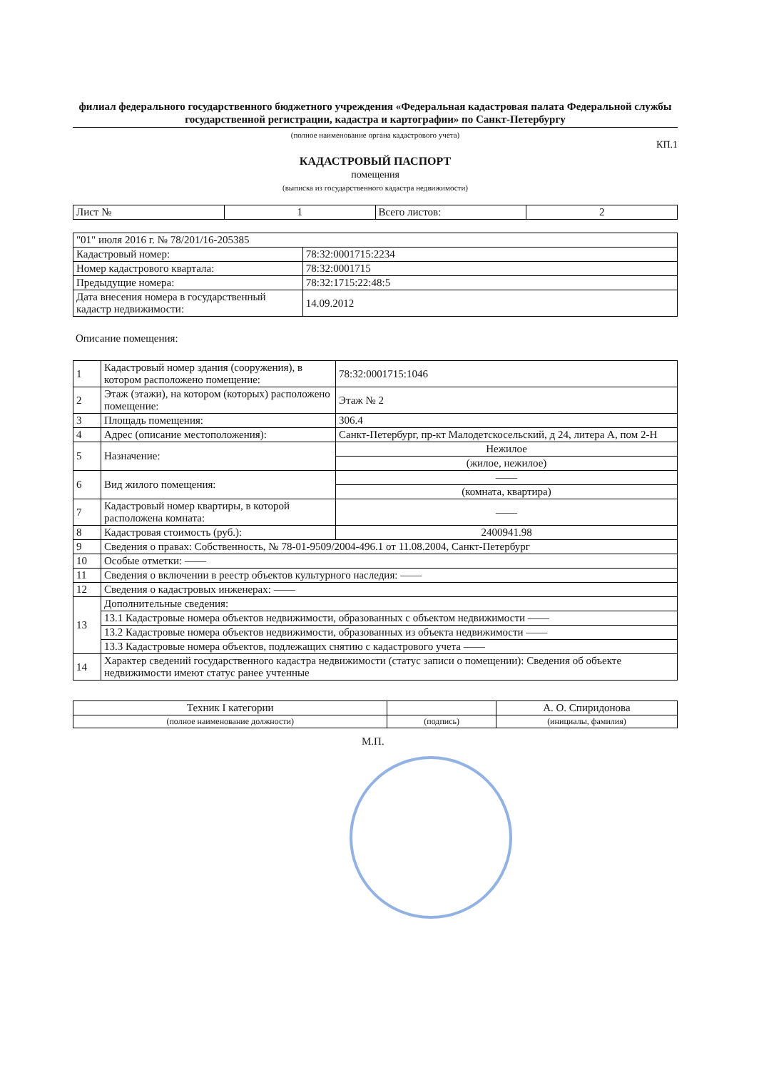филиал федерального государственного бюджетного учреждения «Федеральная кадастровая палата Федеральной службы государственной регистрации, кадастра и картографии» по Санкт-Петербургу
(полное наименование органа кадастрового учета)
КП.1
КАДАСТРОВЫЙ ПАСПОРТ
помещения
(выписка из государственного кадастра недвижимости)
| Лист № | 1 | Всего листов: | 2 |
| "01" июля 2016 г. № 78/201/16-205385 | |
| Кадастровый номер: | 78:32:0001715:2234 |
| Номер кадастрового квартала: | 78:32:0001715 |
| Предыдущие номера: | 78:32:1715:22:48:5 |
| Дата внесения номера в государственный кадастр недвижимости: | 14.09.2012 |
Описание помещения:
| 1 | Кадастровый номер здания (сооружения), в котором расположено помещение: | 78:32:0001715:1046 |
| 2 | Этаж (этажи), на котором (которых) расположено помещение: | Этаж № 2 |
| 3 | Площадь помещения: | 306.4 |
| 4 | Адрес (описание местоположения): | Санкт-Петербург, пр-кт Малодетскосельский, д 24, литера А, пом 2-Н |
| 5 | Назначение: | Нежилое |
| | | (жилое, нежилое) |
| 6 | Вид жилого помещения: | —— |
| | | (комната, квартира) |
| 7 | Кадастровый номер квартиры, в которой расположена комната: | —— |
| 8 | Кадастровая стоимость (руб.): | 2400941.98 |
| 9 | Сведения о правах: Собственность, № 78-01-9509/2004-496.1 от 11.08.2004, Санкт-Петербург | |
| 10 | Особые отметки: —— | |
| 11 | Сведения о включении в реестр объектов культурного наследия: —— | |
| 12 | Сведения о кадастровых инженерах: —— | |
| 13 | Дополнительные сведения: | |
| | 13.1 Кадастровые номера объектов недвижимости, образованных с объектом недвижимости —— | |
| | 13.2 Кадастровые номера объектов недвижимости, образованных из объекта недвижимости —— | |
| | 13.3 Кадастровые номера объектов, подлежащих снятию с кадастрового учета —— | |
| 14 | Характер сведений государственного кадастра недвижимости (статус записи о помещении): Сведения об объекте недвижимости имеют статус ранее учтенные | |
| Техник I категории | | А. О. Спиридонова |
| (полное наименование должности) | (подпись) | (инициалы, фамилия) |
М.П.